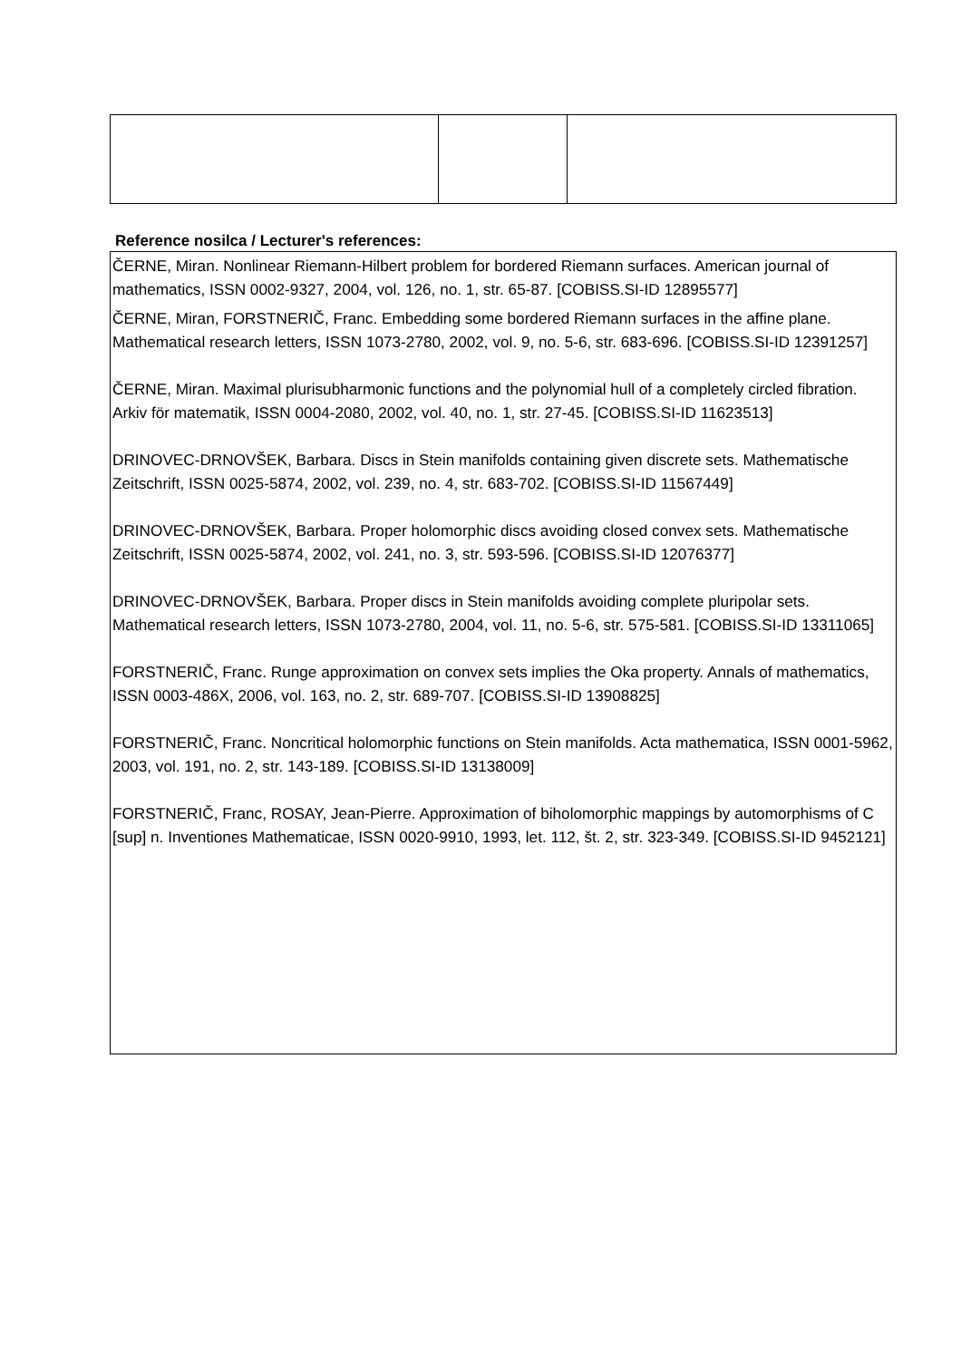Reference nosilca / Lecturer's references:
ČERNE, Miran. Nonlinear Riemann-Hilbert problem for bordered Riemann surfaces. American journal of mathematics, ISSN 0002-9327, 2004, vol. 126, no. 1, str. 65-87. [COBISS.SI-ID 12895577]
ČERNE, Miran, FORSTNERIČ, Franc. Embedding some bordered Riemann surfaces in the affine plane. Mathematical research letters, ISSN 1073-2780, 2002, vol. 9, no. 5-6, str. 683-696. [COBISS.SI-ID 12391257]
ČERNE, Miran. Maximal plurisubharmonic functions and the polynomial hull of a completely circled fibration. Arkiv för matematik, ISSN 0004-2080, 2002, vol. 40, no. 1, str. 27-45. [COBISS.SI-ID 11623513]
DRINOVEC-DRNOVŠEK, Barbara. Discs in Stein manifolds containing given discrete sets. Mathematische Zeitschrift, ISSN 0025-5874, 2002, vol. 239, no. 4, str. 683-702. [COBISS.SI-ID 11567449]
DRINOVEC-DRNOVŠEK, Barbara. Proper holomorphic discs avoiding closed convex sets. Mathematische Zeitschrift, ISSN 0025-5874, 2002, vol. 241, no. 3, str. 593-596. [COBISS.SI-ID 12076377]
DRINOVEC-DRNOVŠEK, Barbara. Proper discs in Stein manifolds avoiding complete pluripolar sets. Mathematical research letters, ISSN 1073-2780, 2004, vol. 11, no. 5-6, str. 575-581. [COBISS.SI-ID 13311065]
FORSTNERIČ, Franc. Runge approximation on convex sets implies the Oka property. Annals of mathematics, ISSN 0003-486X, 2006, vol. 163, no. 2, str. 689-707. [COBISS.SI-ID 13908825]
FORSTNERIČ, Franc. Noncritical holomorphic functions on Stein manifolds. Acta mathematica, ISSN 0001-5962, 2003, vol. 191, no. 2, str. 143-189. [COBISS.SI-ID 13138009]
FORSTNERIČ, Franc, ROSAY, Jean-Pierre. Approximation of biholomorphic mappings by automorphisms of C [sup] n. Inventiones Mathematicae, ISSN 0020-9910, 1993, let. 112, št. 2, str. 323-349. [COBISS.SI-ID 9452121]